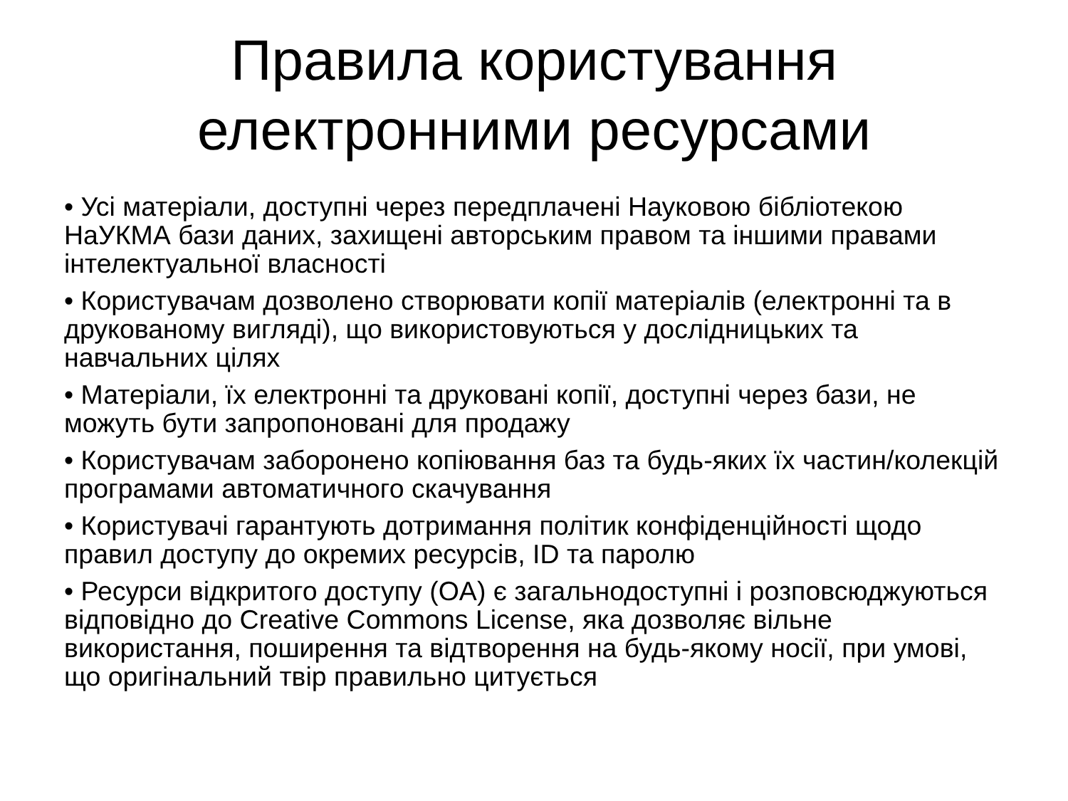Правила користування
електронними ресурсами
• Усі матеріали, доступні через передплачені Науковою бібліотекою НаУКМА бази даних, захищені авторським правом та іншими правами інтелектуальної власності
• Користувачам дозволено створювати копії матеріалів (електронні та в друкованому вигляді), що використовуються у дослідницьких та навчальних цілях
• Матеріали, їх електронні та друковані копії, доступні через бази, не можуть бути запропоновані для продажу
• Користувачам заборонено копіювання баз та будь-яких їх частин/колекцій програмами автоматичного скачування
• Користувачі гарантують дотримання політик конфіденційності щодо правил доступу до окремих ресурсів, ID та паролю
• Ресурси відкритого доступу (OA) є загальнодоступні і розповсюджуються відповідно до Creative Commons License, яка дозволяє вільне використання, поширення та відтворення на будь-якому носії, при умові, що оригінальний твір правильно цитується